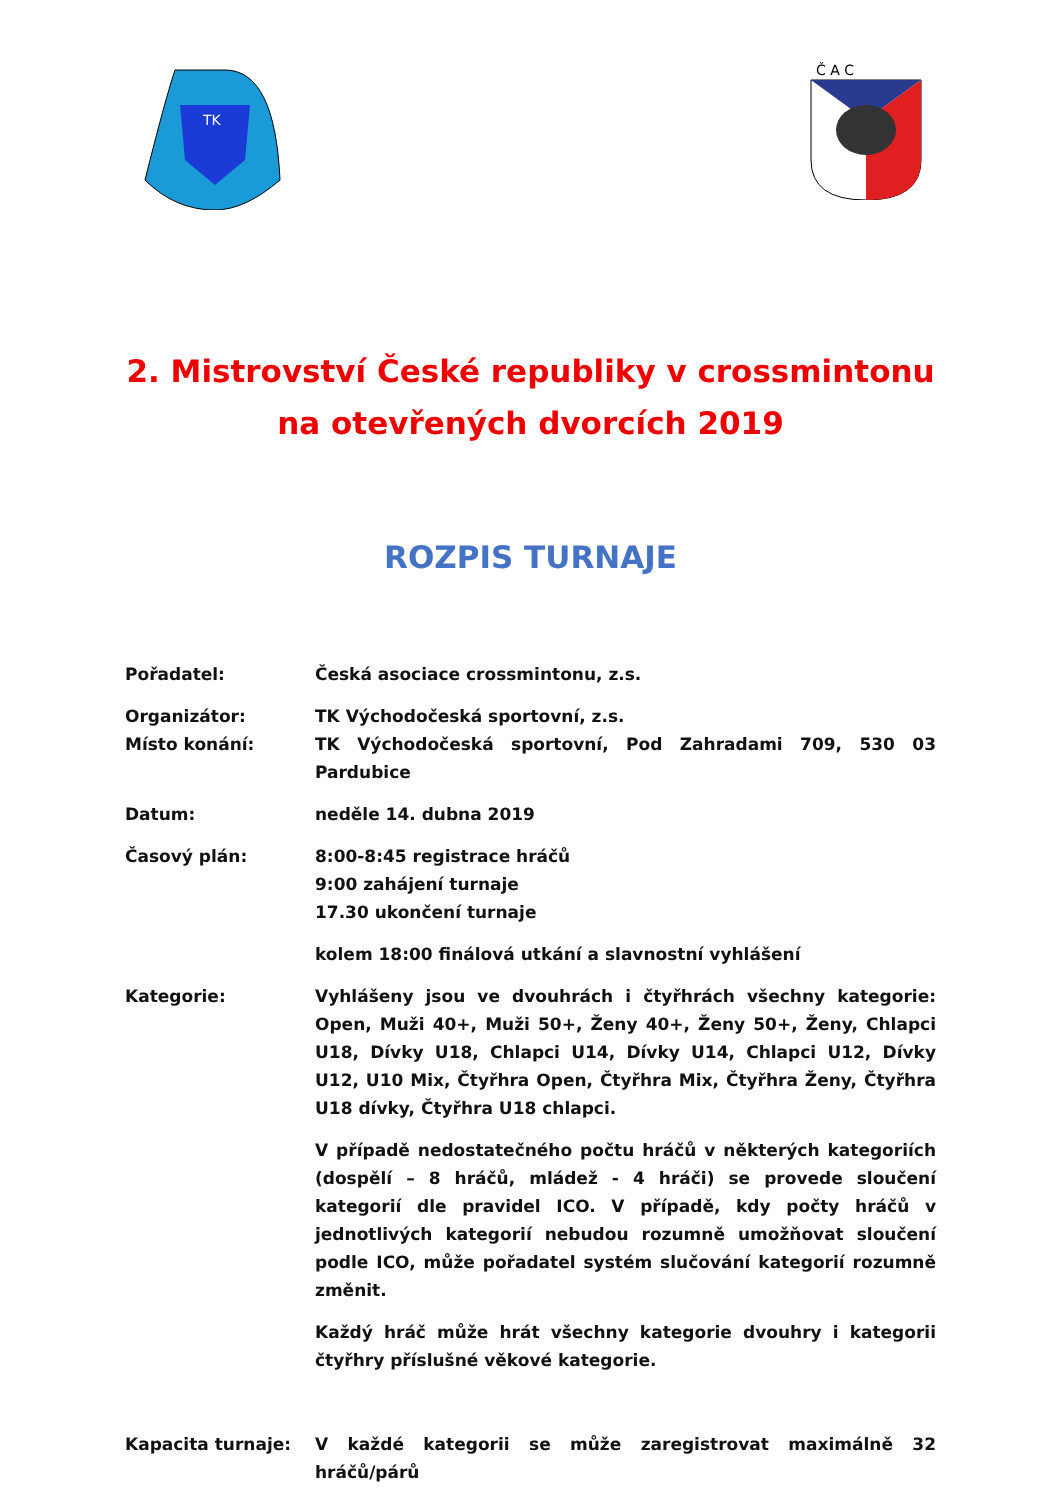TK
Č A C
2. Mistrovství České republiky v crossmintonu na otevřených dvorcích 2019
ROZPIS TURNAJE
Pořadatel: Česká asociace crossmintonu, z.s.
Organizátor: TK Východočeská sportovní, z.s.
Místo konání: TK Východočeská sportovní, Pod Zahradami 709, 530 03 Pardubice
Datum: neděle 14. dubna 2019
Časový plán: 8:00-8:45 registrace hráčů
9:00 zahájení turnaje
17.30 ukončení turnaje
kolem 18:00 finálová utkání a slavnostní vyhlášení
Kategorie: Vyhlášeny jsou ve dvouhrách i čtyřhrách všechny kategorie: Open, Muži 40+, Muži 50+, Ženy 40+, Ženy 50+, Ženy, Chlapci U18, Dívky U18, Chlapci U14, Dívky U14, Chlapci U12, Dívky U12, U10 Mix, Čtyřhra Open, Čtyřhra Mix, Čtyřhra Ženy, Čtyřhra U18 dívky, Čtyřhra U18 chlapci.
V případě nedostatečného počtu hráčů v některých kategoriích (dospělí – 8 hráčů, mládež - 4 hráči) se provede sloučení kategorií dle pravidel ICO. V případě, kdy počty hráčů v jednotlivých kategorií nebudou rozumně umožňovat sloučení podle ICO, může pořadatel systém slučování kategorií rozumně změnit.
Každý hráč může hrát všechny kategorie dvouhry i kategorii čtyřhry příslušné věkové kategorie.
Kapacita turnaje: V každé kategorii se může zaregistrovat maximálně 32 hráčů/párů